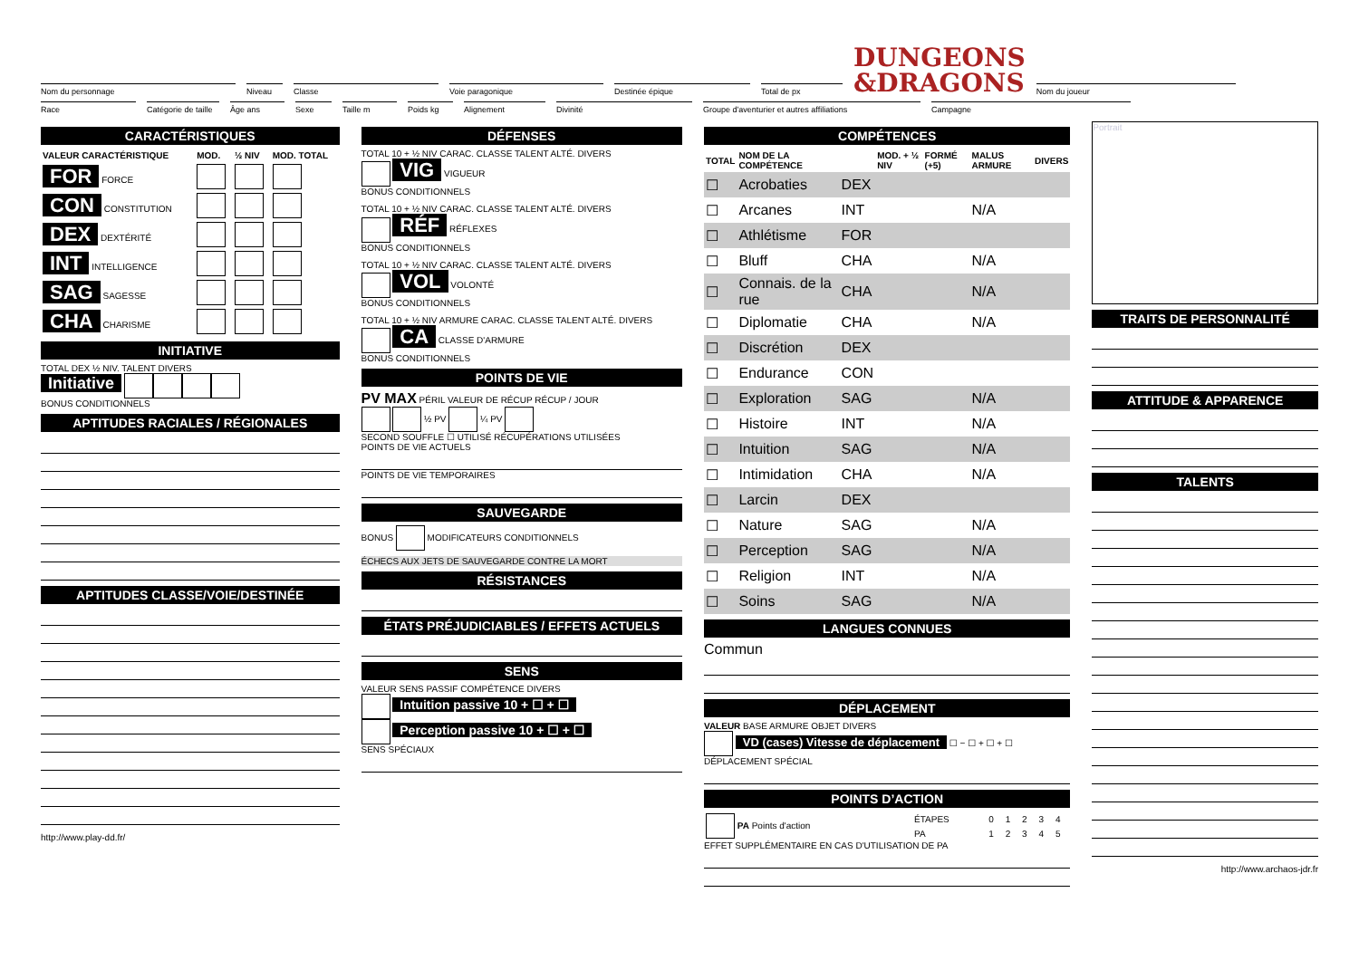Nom du personnage
Niveau
Classe
Voie paragonique
Destinée épique
Total de px
DUNGEONS
&DRAGONS
Nom du joueur
Race
Catégorie de taille
Âge ans
Sexe
Taille m
Poids kg
Alignement
Divinité
Groupe d'aventurier et autres affiliations
Campagne
CARACTÉRISTIQUES
| VALEUR CARACTÉRISTIQUE | MOD. | ½ NIV | MOD. TOTAL |
| --- | --- | --- | --- |
| FOR FORCE | | | |
| CON CONSTITUTION | | | |
| DEX DEXTÉRITÉ | | | |
| INT INTELLIGENCE | | | |
| SAG SAGESSE | | | |
| CHA CHARISME | | | |
INITIATIVE
TOTAL DEX ½ NIV. TALENT DIVERS
Initiative
BONUS CONDITIONNELS
APTITUDES RACIALES / RÉGIONALES
APTITUDES CLASSE/VOIE/DESTINÉE
http://www.play-dd.fr/
DÉFENSES
TOTAL 10 + ½ NIV CARAC. CLASSE TALENT ALTÉ. DIVERS
VIG VIGUEUR
BONUS CONDITIONNELS
TOTAL 10 + ½ NIV CARAC. CLASSE TALENT ALTÉ. DIVERS
RÉF RÉFLEXES
BONUS CONDITIONNELS
TOTAL 10 + ½ NIV CARAC. CLASSE TALENT ALTÉ. DIVERS
VOL VOLONTÉ
BONUS CONDITIONNELS
TOTAL 10 + ½ NIV ARMURE CARAC. CLASSE TALENT ALTÉ. DIVERS
CA CLASSE D'ARMURE
BONUS CONDITIONNELS
POINTS DE VIE
PV MAX PÉRIL VALEUR DE RÉCUP RÉCUP / JOUR
½ PV ¼ PV
SECOND SOUFFLE ☐ UTILISÉ RÉCUPÉRATIONS UTILISÉES
POINTS DE VIE ACTUELS
POINTS DE VIE TEMPORAIRES
SAUVEGARDE
BONUS MODIFICATEURS CONDITIONNELS
ÉCHECS AUX JETS DE SAUVEGARDE CONTRE LA MORT
RÉSISTANCES
ÉTATS PRÉJUDICIABLES / EFFETS ACTUELS
SENS
VALEUR SENS PASSIF COMPÉTENCE DIVERS
Intuition passive 10 + ☐ + ☐
Perception passive 10 + ☐ + ☐
SENS SPÉCIAUX
COMPÉTENCES
| TOTAL | NOM DE LA COMPÉTENCE | | MOD. + ½ NIV | FORMÉ (+5) | MALUS ARMURE | DIVERS |
| --- | --- | --- | --- | --- | --- | --- |
| ☐ | Acrobaties | DEX | | | | |
| ☐ | Arcanes | INT | | | N/A | |
| ☐ | Athlétisme | FOR | | | | |
| ☐ | Bluff | CHA | | | N/A | |
| ☐ | Connais. de la rue | CHA | | | N/A | |
| ☐ | Diplomatie | CHA | | | N/A | |
| ☐ | Discrétion | DEX | | | | |
| ☐ | Endurance | CON | | | | |
| ☐ | Exploration | SAG | | | N/A | |
| ☐ | Histoire | INT | | | N/A | |
| ☐ | Intuition | SAG | | | N/A | |
| ☐ | Intimidation | CHA | | | N/A | |
| ☐ | Larcin | DEX | | | | |
| ☐ | Nature | SAG | | | N/A | |
| ☐ | Perception | SAG | | | N/A | |
| ☐ | Religion | INT | | | N/A | |
| ☐ | Soins | SAG | | | N/A | |
LANGUES CONNUES
Commun
DÉPLACEMENT
VALEUR BASE ARMURE OBJET DIVERS
VD (cases) Vitesse de déplacement ☐ − ☐ + ☐ + ☐
DÉPLACEMENT SPÉCIAL
POINTS D’ACTION
| PA Points d'action | ÉTAPES | 0 | 1 | 2 | 3 | 4 |
| | PA | 1 | 2 | 3 | 4 | 5 |
EFFET SUPPLÉMENTAIRE EN CAS D'UTILISATION DE PA
Portrait
TRAITS DE PERSONNALITÉ
ATTITUDE & APPARENCE
TALENTS
http://www.archaos-jdr.fr